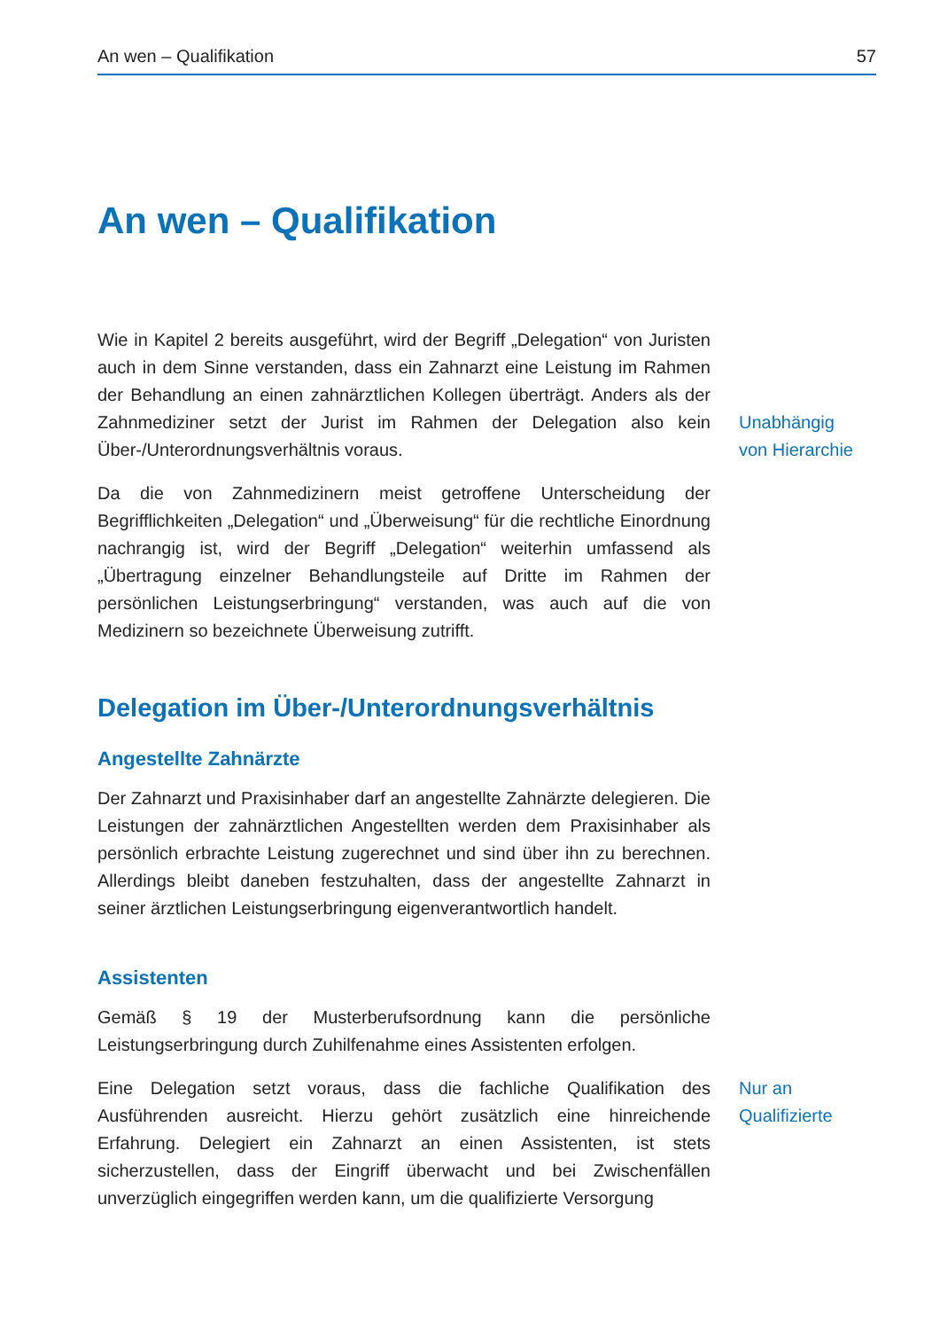An wen – Qualifikation 57
An wen – Qualifikation
Wie in Kapitel 2 bereits ausgeführt, wird der Begriff „Delegation“ von Juristen auch in dem Sinne verstanden, dass ein Zahnarzt eine Leistung im Rahmen der Behandlung an einen zahnärztlichen Kollegen überträgt. Anders als der Zahnmediziner setzt der Jurist im Rahmen der Delegation also kein Über-/Unterordnungsverhältnis voraus.
Unabhängig
von Hierarchie
Da die von Zahnmedizinern meist getroffene Unterscheidung der Begrifflichkeiten „Delegation“ und „Überweisung“ für die rechtliche Einordnung nachrangig ist, wird der Begriff „Delegation“ weiterhin umfassend als „Übertragung einzelner Behandlungsteile auf Dritte im Rahmen der persönlichen Leistungserbringung“ verstanden, was auch auf die von Medizinern so bezeichnete Überweisung zutrifft.
Delegation im Über-/Unterordnungsverhältnis
Angestellte Zahnärzte
Der Zahnarzt und Praxisinhaber darf an angestellte Zahnärzte delegieren. Die Leistungen der zahnärztlichen Angestellten werden dem Praxisinhaber als persönlich erbrachte Leistung zugerechnet und sind über ihn zu berechnen. Allerdings bleibt daneben festzuhalten, dass der angestellte Zahnarzt in seiner ärztlichen Leistungserbringung eigenverantwortlich handelt.
Assistenten
Gemäß § 19 der Musterberufsordnung kann die persönliche Leistungserbringung durch Zuhilfenahme eines Assistenten erfolgen.
Eine Delegation setzt voraus, dass die fachliche Qualifikation des Ausführenden ausreicht. Hierzu gehört zusätzlich eine hinreichende Erfahrung. Delegiert ein Zahnarzt an einen Assistenten, ist stets sicherzustellen, dass der Eingriff überwacht und bei Zwischenfällen unverzüglich eingegriffen werden kann, um die qualifizierte Versorgung
Nur an
Qualifizierte